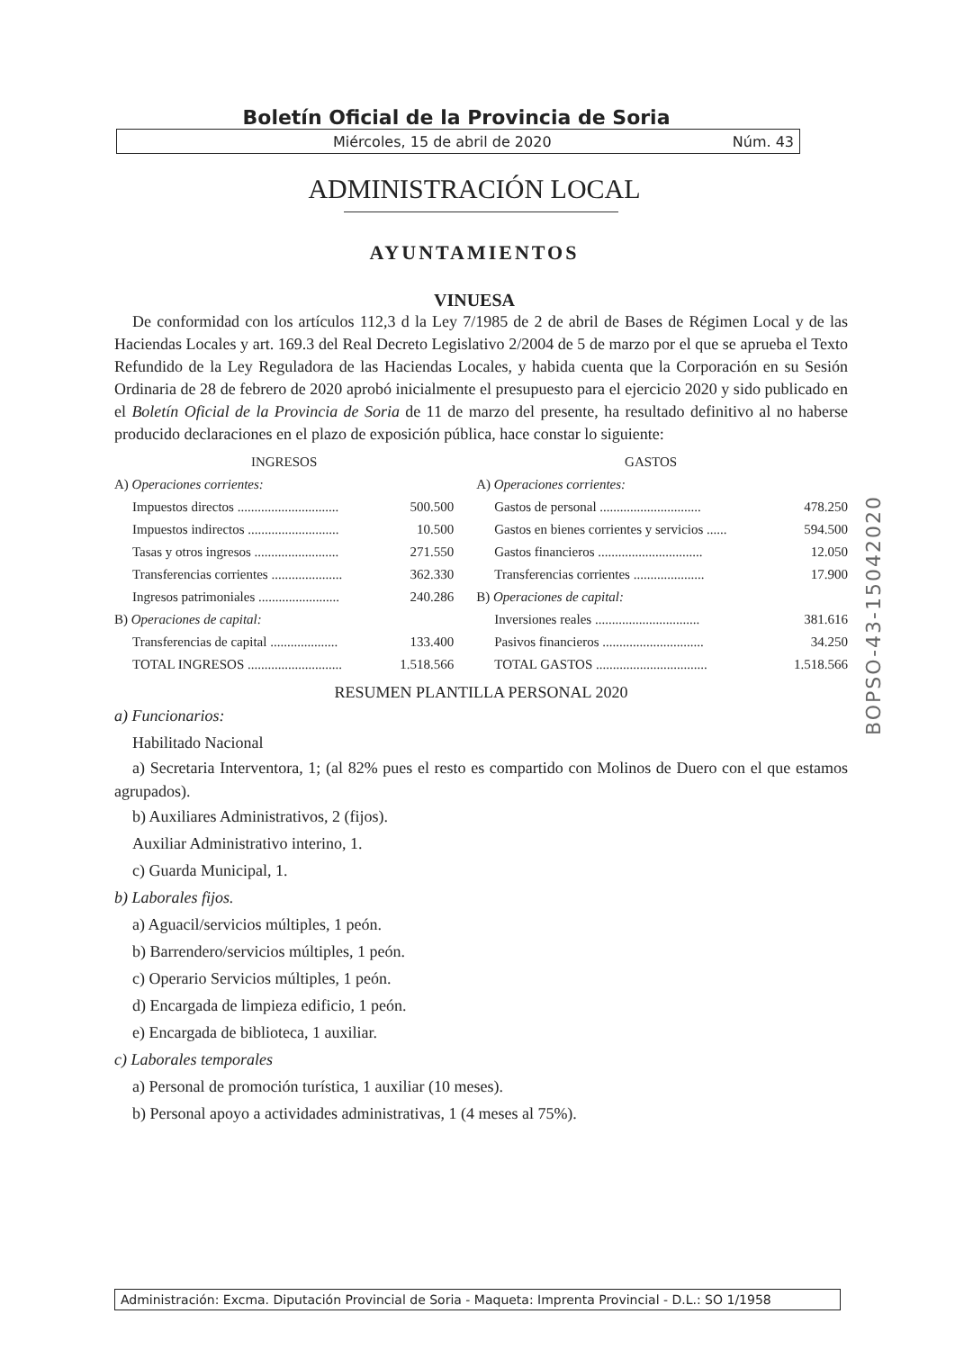Boletín Oficial de la Provincia de Soria
Miércoles, 15 de abril de 2020 Núm. 43
ADMINISTRACIÓN LOCAL
AYUNTAMIENTOS
VINUESA
De conformidad con los artículos 112,3 d la Ley 7/1985 de 2 de abril de Bases de Régimen Local y de las Haciendas Locales y art. 169.3 del Real Decreto Legislativo 2/2004 de 5 de marzo por el que se aprueba el Texto Refundido de la Ley Reguladora de las Haciendas Locales, y habida cuenta que la Corporación en su Sesión Ordinaria de 28 de febrero de 2020 aprobó inicialmente el presupuesto para el ejercicio 2020 y sido publicado en el Boletín Oficial de la Provincia de Soria de 11 de marzo del presente, ha resultado definitivo al no haberse producido declaraciones en el plazo de exposición pública, hace constar lo siguiente:
| INGRESOS | | GASTOS | |
| --- | --- | --- | --- |
| A) Operaciones corrientes: | | A) Operaciones corrientes: | |
| Impuestos directos .............................. | 500.500 | Gastos de personal .............................. | 478.250 |
| Impuestos indirectos ........................... | 10.500 | Gastos en bienes corrientes y servicios ...... | 594.500 |
| Tasas y otros ingresos ......................... | 271.550 | Gastos financieros ............................... | 12.050 |
| Transferencias corrientes ..................... | 362.330 | Transferencias corrientes ..................... | 17.900 |
| Ingresos patrimoniales ........................ | 240.286 | B) Operaciones de capital: | |
| B) Operaciones de capital: | | Inversiones reales ............................... | 381.616 |
| Transferencias de capital .................... | 133.400 | Pasivos financieros .............................. | 34.250 |
| TOTAL INGRESOS ............................ | 1.518.566 | TOTAL GASTOS ................................. | 1.518.566 |
RESUMEN PLANTILLA PERSONAL 2020
a) Funcionarios:
Habilitado Nacional
a) Secretaria Interventora, 1; (al 82% pues el resto es compartido con Molinos de Duero con el que estamos agrupados).
b) Auxiliares Administrativos, 2 (fijos).
Auxiliar Administrativo interino, 1.
c) Guarda Municipal, 1.
b) Laborales fijos.
a) Aguacil/servicios múltiples, 1 peón.
b) Barrendero/servicios múltiples, 1 peón.
c) Operario Servicios múltiples, 1 peón.
d) Encargada de limpieza edificio, 1 peón.
e) Encargada de biblioteca, 1 auxiliar.
c) Laborales temporales
a) Personal de promoción turística, 1 auxiliar (10 meses).
b) Personal apoyo a actividades administrativas, 1 (4 meses al 75%).
BOPSO-43-15042020
Administración: Excma. Diputación Provincial de Soria - Maqueta: Imprenta Provincial - D.L.: SO 1/1958